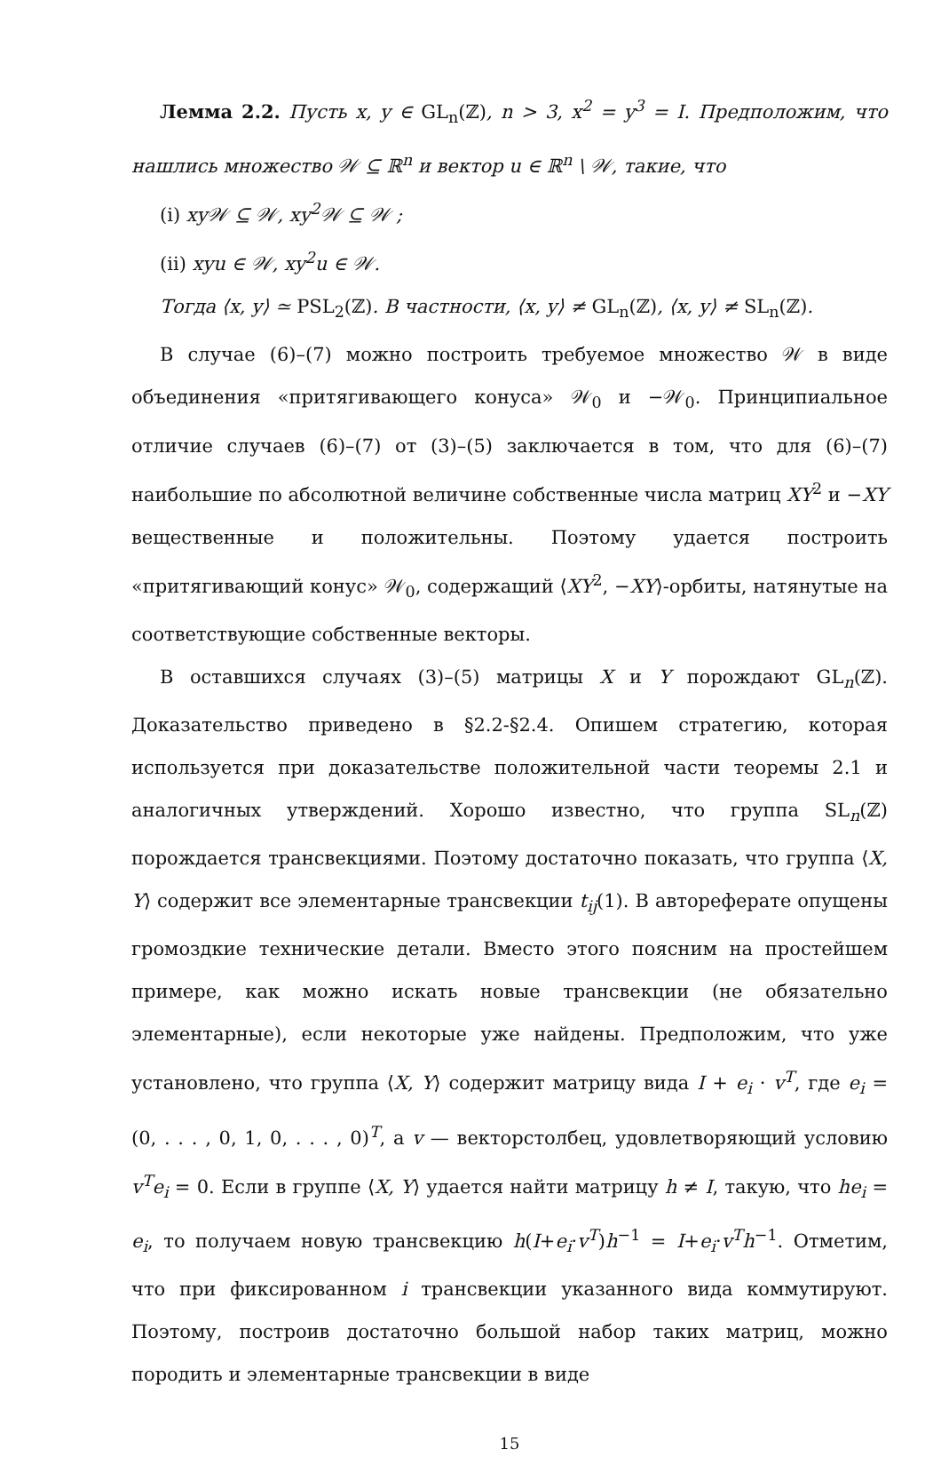Лемма 2.2. Пусть x, y ∈ GL<sub>n</sub>(ℤ), n > 3, x<sup>2</sup> = y<sup>3</sup> = I. Предположим, что нашлись множество 𝒲 ⊆ ℝ<sup>n</sup> и вектор u ∈ ℝ<sup>n</sup> \ 𝒲, такие, что
(i) xy𝒲 ⊆ 𝒲, xy<sup>2</sup>𝒲 ⊆ 𝒲 ;
(ii) xyu ∈ 𝒲, xy<sup>2</sup>u ∈ 𝒲.
Тогда ⟨x, y⟩ ≃ PSL<sub>2</sub>(ℤ). В частности, ⟨x, y⟩ ≠ GL<sub>n</sub>(ℤ), ⟨x, y⟩ ≠ SL<sub>n</sub>(ℤ).
В случае (6)–(7) можно построить требуемое множество 𝒲 в виде объединения «притягивающего конуса» 𝒲<sub>0</sub> и −𝒲<sub>0</sub>. Принципиальное отличие случаев (6)–(7) от (3)–(5) заключается в том, что для (6)–(7) наибольшие по абсолютной величине собственные числа матриц XY<sup>2</sup> и −XY вещественные и положительны. Поэтому удается построить «притягивающий конус» 𝒲<sub>0</sub>, содержащий ⟨XY<sup>2</sup>, −XY⟩-орбиты, натянутые на соответствующие собственные векторы.
В оставшихся случаях (3)–(5) матрицы X и Y порождают GL<sub>n</sub>(ℤ). Доказательство приведено в §2.2-§2.4. Опишем стратегию, которая используется при доказательстве положительной части теоремы 2.1 и аналогичных утверждений. Хорошо известно, что группа SL<sub>n</sub>(ℤ) порождается трансвекциями. Поэтому достаточно показать, что группа ⟨X, Y⟩ содержит все элементарные трансвекции t<sub>ij</sub>(1). В автореферате опущены громоздкие технические детали. Вместо этого поясним на простейшем примере, как можно искать новые трансвекции (не обязательно элементарные), если некоторые уже найдены. Предположим, что уже установлено, что группа ⟨X, Y⟩ содержит матрицу вида I + e<sub>i</sub> · v<sup>T</sup>, где e<sub>i</sub> = (0, . . . , 0, 1, 0, . . . , 0)<sup>T</sup>, а v — векторстолбец, удовлетворяющий условию v<sup>T</sup>e<sub>i</sub> = 0. Если в группе ⟨X, Y⟩ удается найти матрицу h ≠ I, такую, что he<sub>i</sub> = e<sub>i</sub>, то получаем новую трансвекцию h(I+e<sub>i</sub>·v<sup>T</sup>)h<sup>−1</sup> = I+e<sub>i</sub>·v<sup>T</sup>h<sup>−1</sup>. Отметим, что при фиксированном i трансвекции указанного вида коммутируют. Поэтому, построив достаточно большой набор таких матриц, можно породить и элементарные трансвекции в виде
15